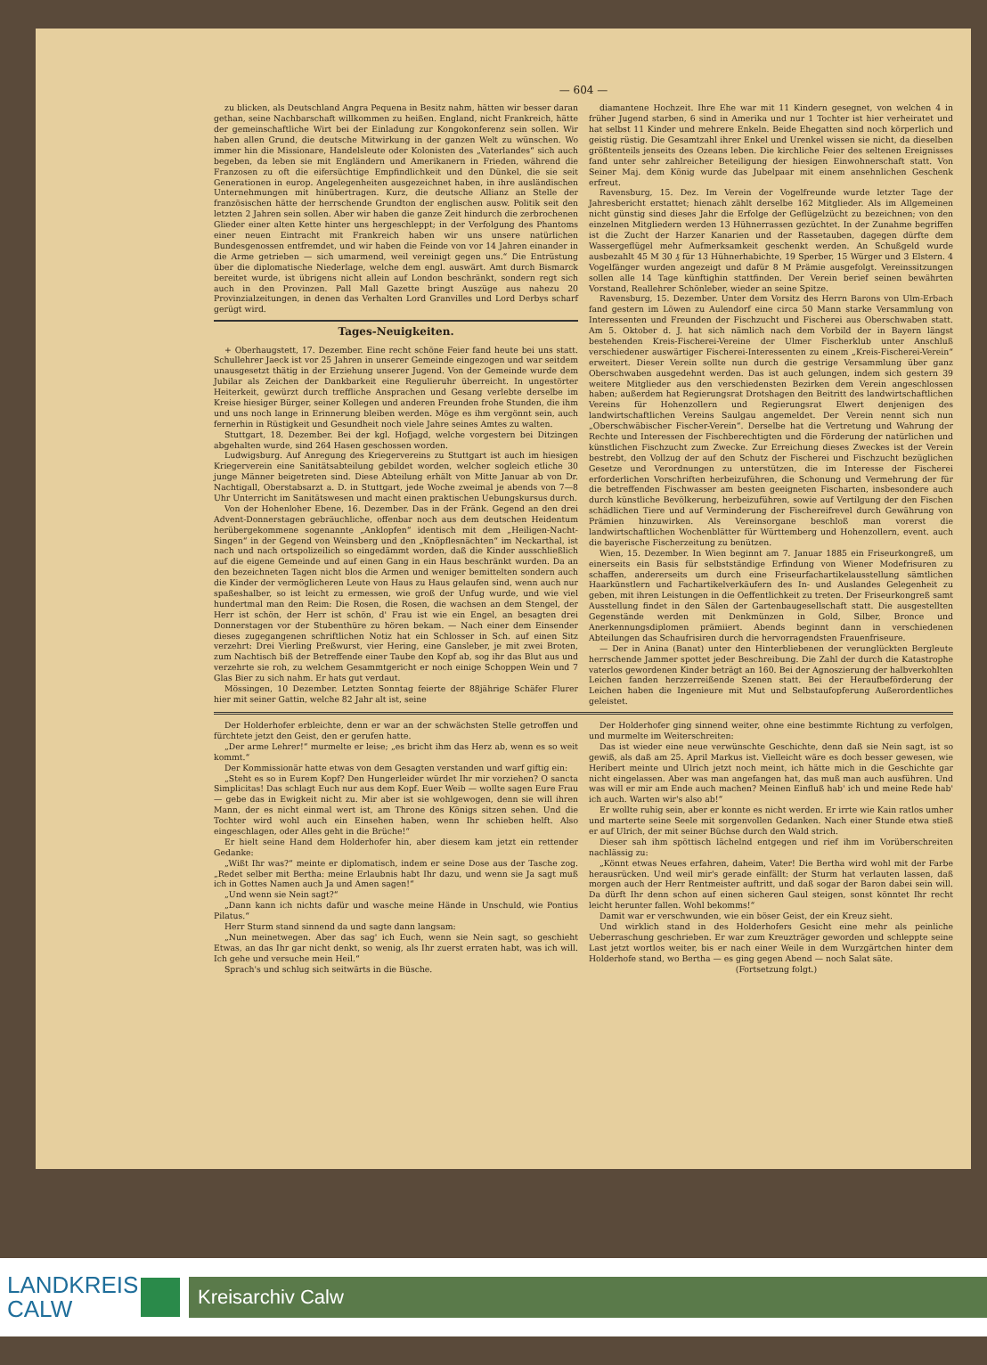— 604 —
zu blicken, als Deutschland Angra Pequena in Besitz nahm, hätten wir besser daran gethan, seine Nachbarschaft willkommen zu heißen. England, nicht Frankreich, hätte der gemeinschaftliche Wirt bei der Einladung zur Kongokonferenz sein sollen. Wir haben allen Grund, die deutsche Mitwirkung in der ganzen Welt zu wünschen. Wo immer hin die Missionare, Handelsleute oder Kolonisten des „Vaterlandes“ sich auch begeben, da leben sie mit Engländern und Amerikanern in Frieden, während die Franzosen zu oft die eifersüchtige Empfindlichkeit und den Dünkel, die sie seit Generationen in europ. Angelegenheiten ausgezeichnet haben, in ihre ausländischen Unternehmungen mit hinübertragen. Kurz, die deutsche Allianz an Stelle der französischen hätte der herrschende Grundton der englischen ausw. Politik seit den letzten 2 Jahren sein sollen. Aber wir haben die ganze Zeit hindurch die zerbrochenen Glieder einer alten Kette hinter uns hergeschleppt; in der Verfolgung des Phantoms einer neuen Eintracht mit Frankreich haben wir uns unsere natürlichen Bundesgenossen entfremdet, und wir haben die Feinde von vor 14 Jahren einander in die Arme getrieben — sich umarmend, weil vereinigt gegen uns.“ Die Entrüstung über die diplomatische Niederlage, welche dem engl. auswärt. Amt durch Bismarck bereitet wurde, ist übrigens nicht allein auf London beschränkt, sondern regt sich auch in den Provinzen. Pall Mall Gazette bringt Auszüge aus nahezu 20 Provinzialzeitungen, in denen das Verhalten Lord Granvilles und Lord Derbys scharf gerügt wird.
Tages-Neuigkeiten.
+ Oberhaugstett, 17. Dezember. Eine recht schöne Feier fand heute bei uns statt. Schullehrer Jaeck ist vor 25 Jahren in unserer Gemeinde eingezogen und war seitdem unausgesetzt thätig in der Erziehung unserer Jugend. Von der Gemeinde wurde dem Jubilar als Zeichen der Dankbarkeit eine Regulieruhr überreicht. In ungestörter Heiterkeit, gewürzt durch treffliche Ansprachen und Gesang verlebte derselbe im Kreise hiesiger Bürger, seiner Kollegen und anderen Freunden frohe Stunden, die ihm und uns noch lange in Erinnerung bleiben werden. Möge es ihm vergönnt sein, auch fernerhin in Rüstigkeit und Gesundheit noch viele Jahre seines Amtes zu walten.
Stuttgart, 18. Dezember. Bei der kgl. Hofjagd, welche vorgestern bei Ditzingen abgehalten wurde, sind 264 Hasen geschossen worden.
Ludwigsburg. Auf Anregung des Kriegervereins zu Stuttgart ist auch im hiesigen Kriegerverein eine Sanitätsabteilung gebildet worden, welcher sogleich etliche 30 junge Männer beigetreten sind. Diese Abteilung erhält von Mitte Januar ab von Dr. Nachtigall, Oberstabsarzt a. D. in Stuttgart, jede Woche zweimal je abends von 7—8 Uhr Unterricht im Sanitätswesen und macht einen praktischen Uebungskursus durch.
Von der Hohenloher Ebene, 16. Dezember. Das in der Fränk. Gegend an den drei Advent-Donnerstagen gebräuchliche, offenbar noch aus dem deutschen Heidentum herübergekommene sogenannte „Anklopfen“ identisch mit dem „Heiligen-Nacht-Singen“ in der Gegend von Weinsberg und den „Knöpflesnächten“ im Neckarthal, ist nach und nach ortspolizeilich so eingedämmt worden, daß die Kinder ausschließlich auf die eigene Gemeinde und auf einen Gang in ein Haus beschränkt wurden. Da an den bezeichneten Tagen nicht blos die Armen und weniger bemittelten sondern auch die Kinder der vermöglicheren Leute von Haus zu Haus gelaufen sind, wenn auch nur spaßeshalber, so ist leicht zu ermessen, wie groß der Unfug wurde, und wie viel hundertmal man den Reim: Die Rosen, die Rosen, die wachsen an dem Stengel, der Herr ist schön, der Herr ist schön, d' Frau ist wie ein Engel, an besagten drei Donnerstagen vor der Stubenthüre zu hören bekam. — Nach einer dem Einsender dieses zugegangenen schriftlichen Notiz hat ein Schlosser in Sch. auf einen Sitz verzehrt: Drei Vierling Preßwurst, vier Hering, eine Gansleber, je mit zwei Broten, zum Nachtisch biß der Betreffende einer Taube den Kopf ab, sog ihr das Blut aus und verzehrte sie roh, zu welchem Gesammtgericht er noch einige Schoppen Wein und 7 Glas Bier zu sich nahm. Er hats gut verdaut.
Mössingen, 10 Dezember. Letzten Sonntag feierte der 88jährige Schäfer Flurer hier mit seiner Gattin, welche 82 Jahr alt ist, seine
diamantene Hochzeit. Ihre Ehe war mit 11 Kindern gesegnet, von welchen 4 in früher Jugend starben, 6 sind in Amerika und nur 1 Tochter ist hier verheiratet und hat selbst 11 Kinder und mehrere Enkeln. Beide Ehegatten sind noch körperlich und geistig rüstig. Die Gesamtzahl ihrer Enkel und Urenkel wissen sie nicht, da dieselben größtenteils jenseits des Ozeans leben. Die kirchliche Feier des seltenen Ereignisses fand unter sehr zahlreicher Beteiligung der hiesigen Einwohnerschaft statt. Von Seiner Maj. dem König wurde das Jubelpaar mit einem ansehnlichen Geschenk erfreut.
Ravensburg, 15. Dez. Im Verein der Vogelfreunde wurde letzter Tage der Jahresbericht erstattet; hienach zählt derselbe 162 Mitglieder. Als im Allgemeinen nicht günstig sind dieses Jahr die Erfolge der Geflügelzücht zu bezeichnen; von den einzelnen Mitgliedern werden 13 Hühnerrassen gezüchtet. In der Zunahme begriffen ist die Zucht der Harzer Kanarien und der Rassetauben, dagegen dürfte dem Wassergeflügel mehr Aufmerksamkeit geschenkt werden. An Schußgeld wurde ausbezahlt 45 M 30 ₰ für 13 Hühnerhabichte, 19 Sperber, 15 Würger und 3 Elstern. 4 Vogelfänger wurden angezeigt und dafür 8 M Prämie ausgefolgt. Vereinssitzungen sollen alle 14 Tage künftighin stattfinden. Der Verein berief seinen bewährten Vorstand, Reallehrer Schönleber, wieder an seine Spitze.
Ravensburg, 15. Dezember. Unter dem Vorsitz des Herrn Barons von Ulm-Erbach fand gestern im Löwen zu Aulendorf eine circa 50 Mann starke Versammlung von Interessenten und Freunden der Fischzucht und Fischerei aus Oberschwaben statt. Am 5. Oktober d. J. hat sich nämlich nach dem Vorbild der in Bayern längst bestehenden Kreis-Fischerei-Vereine der Ulmer Fischerklub unter Anschluß verschiedener auswärtiger Fischerei-Interessenten zu einem „Kreis-Fischerei-Verein“ erweitert. Dieser Verein sollte nun durch die gestrige Versammlung über ganz Oberschwaben ausgedehnt werden. Das ist auch gelungen, indem sich gestern 39 weitere Mitglieder aus den verschiedensten Bezirken dem Verein angeschlossen haben; außerdem hat Regierungsrat Drotshagen den Beitritt des landwirtschaftlichen Vereins für Hohenzollern und Regierungsrat Elwert denjenigen des landwirtschaftlichen Vereins Saulgau angemeldet. Der Verein nennt sich nun „Oberschwäbischer Fischer-Verein“. Derselbe hat die Vertretung und Wahrung der Rechte und Interessen der Fischberechtigten und die Förderung der natürlichen und künstlichen Fischzucht zum Zwecke. Zur Erreichung dieses Zweckes ist der Verein bestrebt, den Vollzug der auf den Schutz der Fischerei und Fischzucht bezüglichen Gesetze und Verordnungen zu unterstützen, die im Interesse der Fischerei erforderlichen Vorschriften herbeizuführen, die Schonung und Vermehrung der für die betreffenden Fischwasser am besten geeigneten Fischarten, insbesondere auch durch künstliche Bevölkerung, herbeizuführen, sowie auf Vertilgung der den Fischen schädlichen Tiere und auf Verminderung der Fischereifrevel durch Gewährung von Prämien hinzuwirken. Als Vereinsorgane beschloß man vorerst die landwirtschaftlichen Wochenblätter für Württemberg und Hohenzollern, event. auch die bayerische Fischerzeitung zu benützen.
Wien, 15. Dezember. In Wien beginnt am 7. Januar 1885 ein Friseurkongreß, um einerseits ein Basis für selbstständige Erfindung von Wiener Modefrisuren zu schaffen, andererseits um durch eine Friseurfachartikelausstellung sämtlichen Haarkünstlern und Fachartikelverkäufern des In- und Auslandes Gelegenheit zu geben, mit ihren Leistungen in die Oeffentlichkeit zu treten. Der Friseurkongreß samt Ausstellung findet in den Sälen der Gartenbaugesellschaft statt. Die ausgestellten Gegenstände werden mit Denkmünzen in Gold, Silber, Bronce und Anerkennungsdiplomen prämiiert. Abends beginnt dann in verschiedenen Abteilungen das Schaufrisiren durch die hervorragendsten Frauenfriseure.
— Der in Anina (Banat) unter den Hinterbliebenen der verunglückten Bergleute herrschende Jammer spottet jeder Beschreibung. Die Zahl der durch die Katastrophe vaterlos gewordenen Kinder beträgt an 160. Bei der Agnoszierung der halbverkohlten Leichen fanden herzzerreißende Szenen statt. Bei der Heraufbeförderung der Leichen haben die Ingenieure mit Mut und Selbstaufopferung Außerordentliches geleistet.
Der Holderhofer erbleichte, denn er war an der schwächsten Stelle getroffen und fürchtete jetzt den Geist, den er gerufen hatte.
„Der arme Lehrer!“ murmelte er leise; „es bricht ihm das Herz ab, wenn es so weit kommt.“
Der Kommissionär hatte etwas von dem Gesagten verstanden und warf giftig ein:
„Steht es so in Eurem Kopf? Den Hungerleider würdet Ihr mir vorziehen? O sancta Simplicitas! Das schlagt Euch nur aus dem Kopf. Euer Weib — wollte sagen Eure Frau — gebe das in Ewigkeit nicht zu. Mir aber ist sie wohlgewogen, denn sie will ihren Mann, der es nicht einmal wert ist, am Throne des Königs sitzen sehen. Und die Tochter wird wohl auch ein Einsehen haben, wenn Ihr schieben helft. Also eingeschlagen, oder Alles geht in die Brüche!“
Er hielt seine Hand dem Holderhofer hin, aber diesem kam jetzt ein rettender Gedanke:
„Wißt Ihr was?“ meinte er diplomatisch, indem er seine Dose aus der Tasche zog. „Redet selber mit Bertha: meine Erlaubnis habt Ihr dazu, und wenn sie Ja sagt muß ich in Gottes Namen auch Ja und Amen sagen!“
„Und wenn sie Nein sagt?“
„Dann kann ich nichts dafür und wasche meine Hände in Unschuld, wie Pontius Pilatus.“
Herr Sturm stand sinnend da und sagte dann langsam:
„Nun meinetwegen. Aber das sag' ich Euch, wenn sie Nein sagt, so geschieht Etwas, an das Ihr gar nicht denkt, so wenig, als Ihr zuerst erraten habt, was ich will. Ich gehe und versuche mein Heil.“
Sprach's und schlug sich seitwärts in die Büsche.
Der Holderhofer ging sinnend weiter, ohne eine bestimmte Richtung zu verfolgen, und murmelte im Weiterschreiten:
Das ist wieder eine neue verwünschte Geschichte, denn daß sie Nein sagt, ist so gewiß, als daß am 25. April Markus ist. Vielleicht wäre es doch besser gewesen, wie Heribert meinte und Ulrich jetzt noch meint, ich hätte mich in die Geschichte gar nicht eingelassen. Aber was man angefangen hat, das muß man auch ausführen. Und was will er mir am Ende auch machen? Meinen Einfluß hab' ich und meine Rede hab' ich auch. Warten wir's also ab!“
Er wollte ruhig sein, aber er konnte es nicht werden. Er irrte wie Kain ratlos umher und marterte seine Seele mit sorgenvollen Gedanken. Nach einer Stunde etwa stieß er auf Ulrich, der mit seiner Büchse durch den Wald strich.
Dieser sah ihm spöttisch lächelnd entgegen und rief ihm im Vorüberschreiten nachlässig zu:
„Könnt etwas Neues erfahren, daheim, Vater! Die Bertha wird wohl mit der Farbe herausrücken. Und weil mir's gerade einfällt: der Sturm hat verlauten lassen, daß morgen auch der Herr Rentmeister auftritt, und daß sogar der Baron dabei sein will. Da dürft Ihr denn schon auf einen sicheren Gaul steigen, sonst könntet Ihr recht leicht herunter fallen. Wohl bekomms!“
Damit war er verschwunden, wie ein böser Geist, der ein Kreuz sieht.
Und wirklich stand in des Holderhofers Gesicht eine mehr als peinliche Ueberraschung geschrieben. Er war zum Kreuzträger geworden und schleppte seine Last jetzt wortlos weiter, bis er nach einer Weile in dem Wurzgärtchen hinter dem Holderhofe stand, wo Bertha — es ging gegen Abend — noch Salat säte.
(Fortsetzung folgt.)
LANDKREIS
CALW
Kreisarchiv Calw